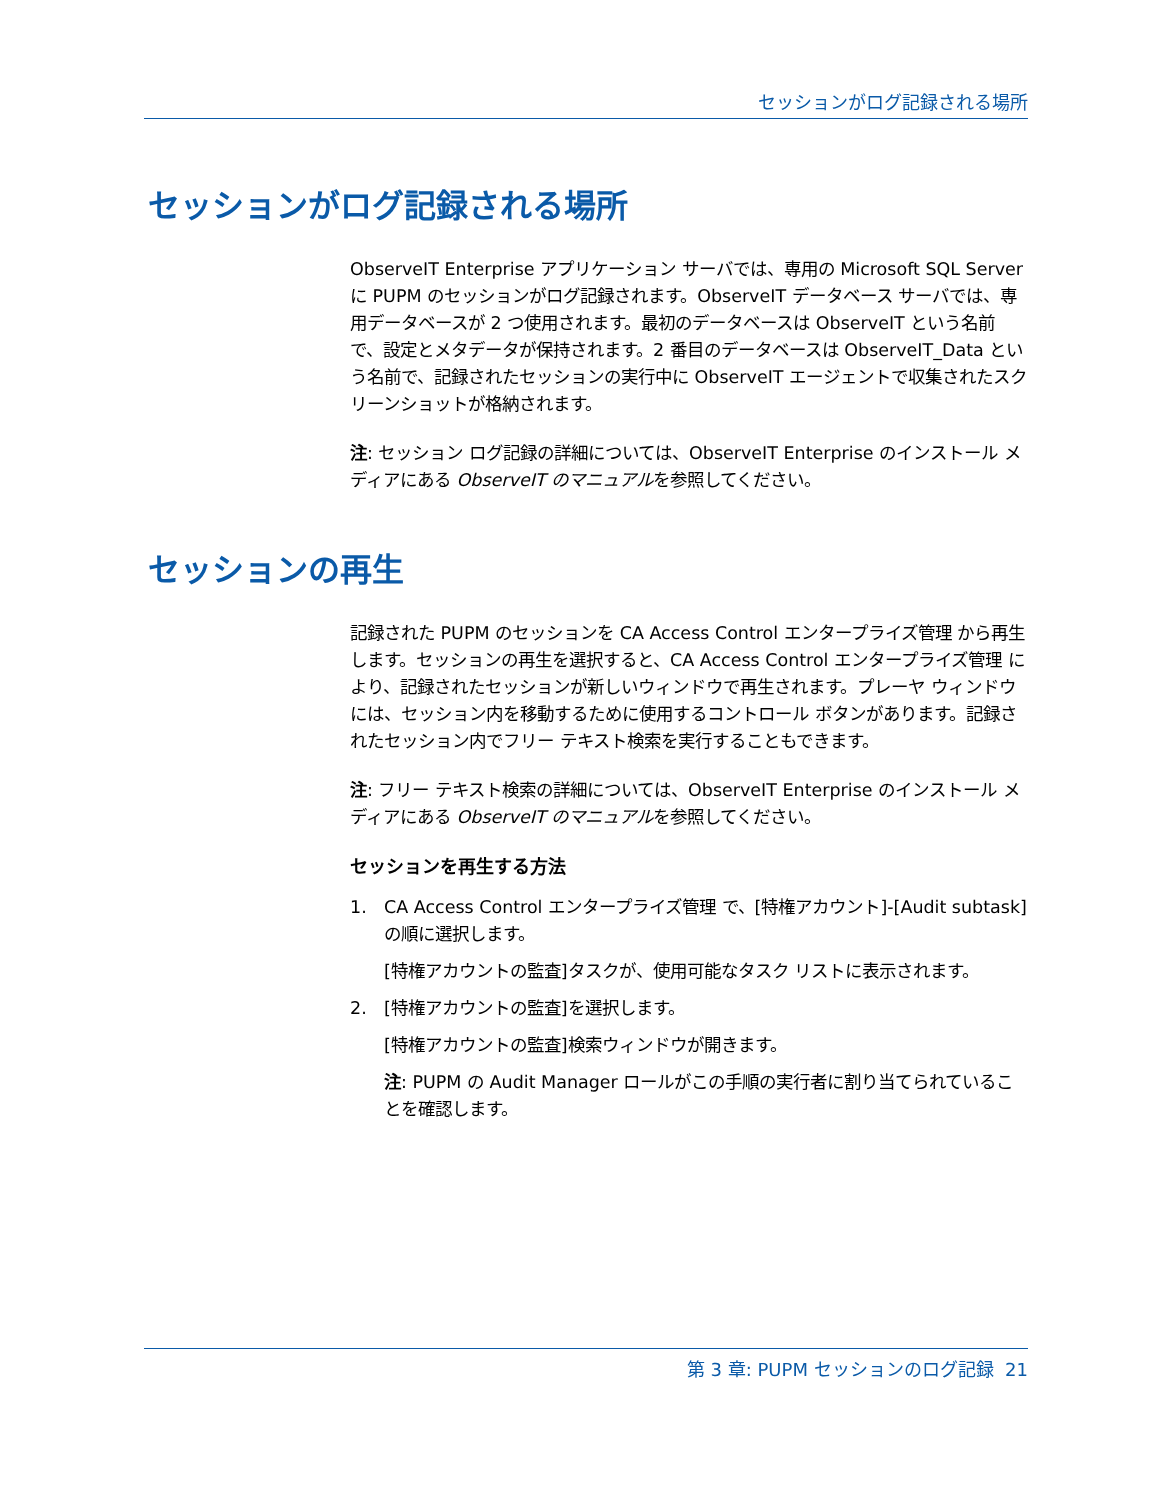セッションがログ記録される場所
セッションがログ記録される場所
ObserveIT Enterprise アプリケーション サーバでは、専用の Microsoft SQL Server に PUPM のセッションがログ記録されます。ObserveIT データベース サーバでは、専用データベースが 2 つ使用されます。最初のデータベースは ObserveIT という名前で、設定とメタデータが保持されます。2 番目のデータベースは ObserveIT_Data という名前で、記録されたセッションの実行中に ObserveIT エージェントで収集されたスクリーンショットが格納されます。
注: セッション ログ記録の詳細については、ObserveIT Enterprise のインストール メディアにある ObserveIT のマニュアルを参照してください。
セッションの再生
記録された PUPM のセッションを CA Access Control エンタープライズ管理 から再生します。セッションの再生を選択すると、CA Access Control エンタープライズ管理 により、記録されたセッションが新しいウィンドウで再生されます。プレーヤ ウィンドウには、セッション内を移動するために使用するコントロール ボタンがあります。記録されたセッション内でフリー テキスト検索を実行することもできます。
注: フリー テキスト検索の詳細については、ObserveIT Enterprise のインストール メディアにある ObserveIT のマニュアルを参照してください。
セッションを再生する方法
1. CA Access Control エンタープライズ管理 で、[特権アカウント]-[Audit subtask]の順に選択します。
[特権アカウントの監査]タスクが、使用可能なタスク リストに表示されます。
2. [特権アカウントの監査]を選択します。
[特権アカウントの監査]検索ウィンドウが開きます。
注: PUPM の Audit Manager ロールがこの手順の実行者に割り当てられていることを確認します。
第 3 章: PUPM セッションのログ記録 21